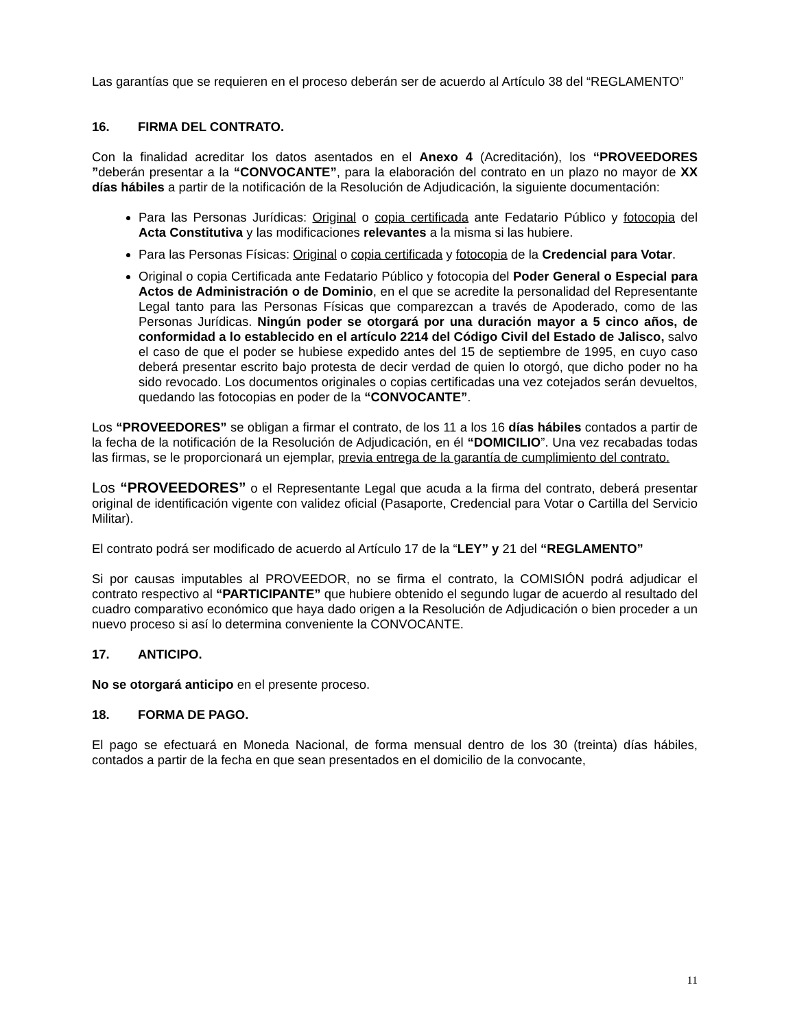Las garantías que se requieren en el proceso deberán ser de acuerdo al Artículo 38 del “REGLAMENTO”
16. FIRMA DEL CONTRATO.
Con la finalidad acreditar los datos asentados en el Anexo 4 (Acreditación), los “PROVEEDORES ”deberán presentar a la “CONVOCANTE”, para la elaboración del contrato en un plazo no mayor de XX días hábiles a partir de la notificación de la Resolución de Adjudicación, la siguiente documentación:
Para las Personas Jurídicas: Original o copia certificada ante Fedatario Público y fotocopia del Acta Constitutiva y las modificaciones relevantes a la misma si las hubiere.
Para las Personas Físicas: Original o copia certificada y fotocopia de la Credencial para Votar.
Original o copia Certificada ante Fedatario Público y fotocopia del Poder General o Especial para Actos de Administración o de Dominio, en el que se acredite la personalidad del Representante Legal tanto para las Personas Físicas que comparezcan a través de Apoderado, como de las Personas Jurídicas. Ningún poder se otorgará por una duración mayor a 5 cinco años, de conformidad a lo establecido en el artículo 2214 del Código Civil del Estado de Jalisco, salvo el caso de que el poder se hubiese expedido antes del 15 de septiembre de 1995, en cuyo caso deberá presentar escrito bajo protesta de decir verdad de quien lo otorgó, que dicho poder no ha sido revocado. Los documentos originales o copias certificadas una vez cotejados serán devueltos, quedando las fotocopias en poder de la “CONVOCANTE”.
Los “PROVEEDORES” se obligan a firmar el contrato, de los 11 a los 16 días hábiles contados a partir de la fecha de la notificación de la Resolución de Adjudicación, en él “DOMICILIO”. Una vez recabadas todas las firmas, se le proporcionará un ejemplar, previa entrega de la garantía de cumplimiento del contrato.
Los “PROVEEDORES” o el Representante Legal que acuda a la firma del contrato, deberá presentar original de identificación vigente con validez oficial (Pasaporte, Credencial para Votar o Cartilla del Servicio Militar).
El contrato podrá ser modificado de acuerdo al Artículo 17 de la “LEY” y 21 del “REGLAMENTO”
Si por causas imputables al PROVEEDOR, no se firma el contrato, la COMISIÓN podrá adjudicar el contrato respectivo al “PARTICIPANTE” que hubiere obtenido el segundo lugar de acuerdo al resultado del cuadro comparativo económico que haya dado origen a la Resolución de Adjudicación o bien proceder a un nuevo proceso si así lo determina conveniente la CONVOCANTE.
17. ANTICIPO.
No se otorgará anticipo en el presente proceso.
18. FORMA DE PAGO.
El pago se efectuará en Moneda Nacional, de forma mensual dentro de los 30 (treinta) días hábiles, contados a partir de la fecha en que sean presentados en el domicilio de la convocante,
11